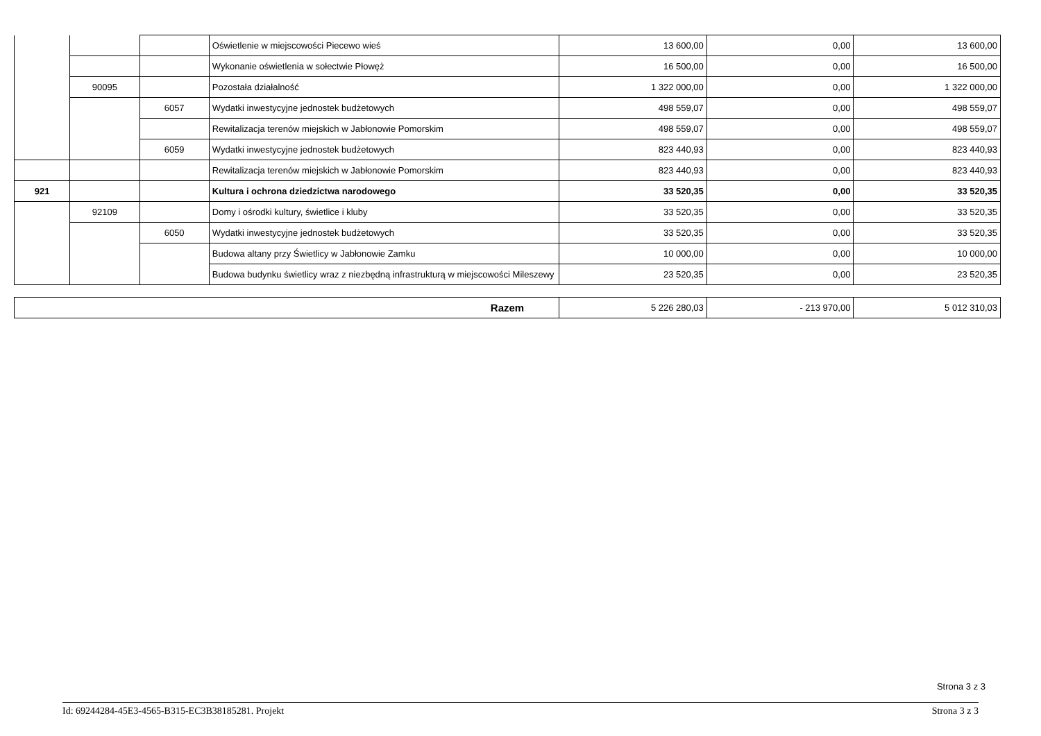| | | | Oświetlenie w miejscowości Piecewo wieś | 13 600,00 | 0,00 | 13 600,00 |
| | | | Wykonanie oświetlenia w sołectwie Płowęż | 16 500,00 | 0,00 | 16 500,00 |
| | 90095 | | Pozostała działalność | 1 322 000,00 | 0,00 | 1 322 000,00 |
| | | 6057 | Wydatki inwestycyjne jednostek budżetowych | 498 559,07 | 0,00 | 498 559,07 |
| | | | Rewitalizacja terenów miejskich w Jabłonowie Pomorskim | 498 559,07 | 0,00 | 498 559,07 |
| | | 6059 | Wydatki inwestycyjne jednostek budżetowych | 823 440,93 | 0,00 | 823 440,93 |
| | | | Rewitalizacja terenów miejskich w Jabłonowie Pomorskim | 823 440,93 | 0,00 | 823 440,93 |
| 921 | | | Kultura i ochrona dziedzictwa narodowego | 33 520,35 | 0,00 | 33 520,35 |
| | 92109 | | Domy i ośrodki kultury, świetlice i kluby | 33 520,35 | 0,00 | 33 520,35 |
| | | 6050 | Wydatki inwestycyjne jednostek budżetowych | 33 520,35 | 0,00 | 33 520,35 |
| | | | Budowa altany przy Świetlicy w Jabłonowie Zamku | 10 000,00 | 0,00 | 10 000,00 |
| | | | Budowa budynku świetlicy wraz z niezbędną infrastrukturą w miejscowości Mileszewy | 23 520,35 | 0,00 | 23 520,35 |
| Razem | 5 226 280,03 | - 213 970,00 | 5 012 310,03 |
Strona 3 z 3
Id: 69244284-45E3-4565-B315-EC3B38185281. Projekt Strona 3 z 3